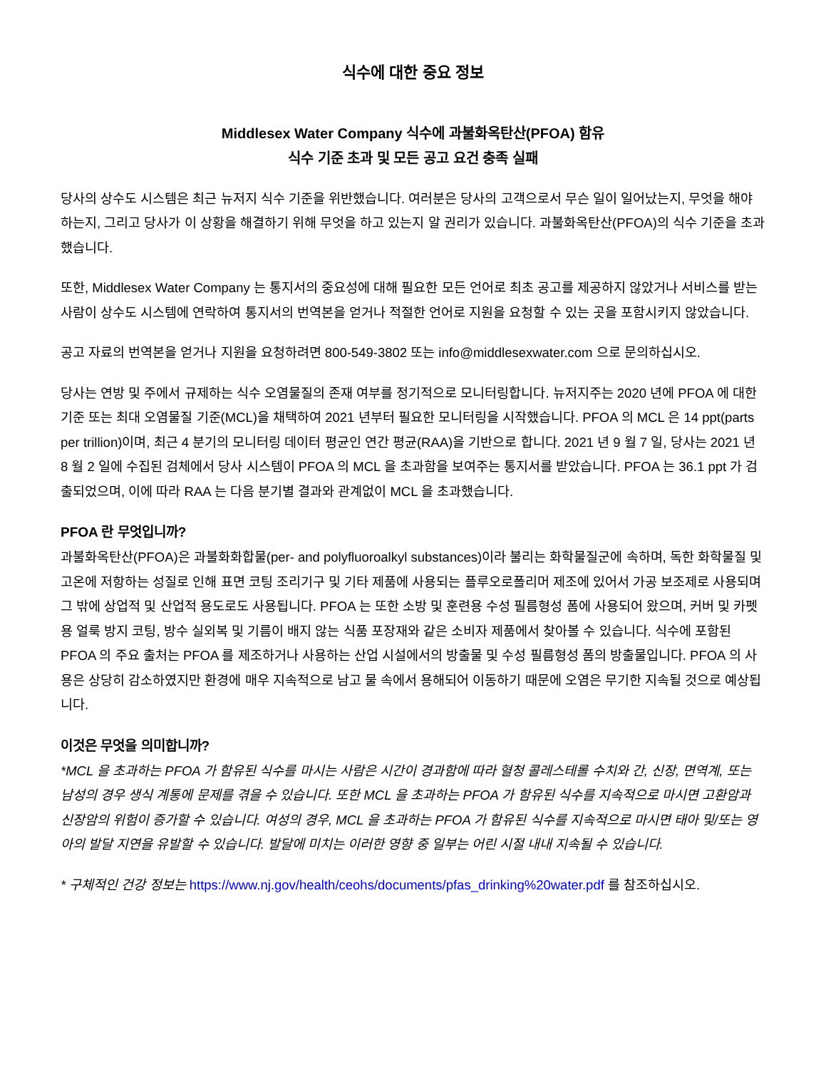식수에 대한 중요 정보
Middlesex Water Company 식수에 과불화옥탄산(PFOA) 함유
식수 기준 초과 및 모든 공고 요건 충족 실패
당사의 상수도 시스템은 최근 뉴저지 식수 기준을 위반했습니다. 여러분은 당사의 고객으로서 무슨 일이 일어났는지, 무엇을 해야 하는지, 그리고 당사가 이 상황을 해결하기 위해 무엇을 하고 있는지 알 권리가 있습니다. 과불화옥탄산(PFOA)의 식수 기준을 초과했습니다.
또한, Middlesex Water Company 는 통지서의 중요성에 대해 필요한 모든 언어로 최초 공고를 제공하지 않았거나 서비스를 받는 사람이 상수도 시스템에 연락하여 통지서의 번역본을 얻거나 적절한 언어로 지원을 요청할 수 있는 곳을 포함시키지 않았습니다.
공고 자료의 번역본을 얻거나 지원을 요청하려면 800-549-3802 또는 info@middlesexwater.com 으로 문의하십시오.
당사는 연방 및 주에서 규제하는 식수 오염물질의 존재 여부를 정기적으로 모니터링합니다. 뉴저지주는 2020 년에 PFOA 에 대한 기준 또는 최대 오염물질 기준(MCL)을 채택하여 2021 년부터 필요한 모니터링을 시작했습니다. PFOA 의 MCL 은 14 ppt(parts per trillion)이며, 최근 4 분기의 모니터링 데이터 평균인 연간 평균(RAA)을 기반으로 합니다. 2021 년 9 월 7 일, 당사는 2021 년 8 월 2 일에 수집된 검체에서 당사 시스템이 PFOA 의 MCL 을 초과함을 보여주는 통지서를 받았습니다. PFOA 는 36.1 ppt 가 검출되었으며, 이에 따라 RAA 는 다음 분기별 결과와 관계없이 MCL 을 초과했습니다.
PFOA 란 무엇입니까?
과불화옥탄산(PFOA)은 과불화화합물(per- and polyfluoroalkyl substances)이라 불리는 화학물질군에 속하며, 독한 화학물질 및 고온에 저항하는 성질로 인해 표면 코팅 조리기구 및 기타 제품에 사용되는 플루오로폴리머 제조에 있어서 가공 보조제로 사용되며 그 밖에 상업적 및 산업적 용도로도 사용됩니다. PFOA 는 또한 소방 및 훈련용 수성 필름형성 폼에 사용되어 왔으며, 커버 및 카펫용 얼룩 방지 코팅, 방수 실외복 및 기름이 배지 않는 식품 포장재와 같은 소비자 제품에서 찾아볼 수 있습니다. 식수에 포함된 PFOA 의 주요 출처는 PFOA 를 제조하거나 사용하는 산업 시설에서의 방출물 및 수성 필름형성 폼의 방출물입니다. PFOA 의 사용은 상당히 감소하였지만 환경에 매우 지속적으로 남고 물 속에서 용해되어 이동하기 때문에 오염은 무기한 지속될 것으로 예상됩니다.
이것은 무엇을 의미합니까?
*MCL 을 초과하는 PFOA 가 함유된 식수를 마시는 사람은 시간이 경과함에 따라 혈청 콜레스테롤 수치와 간, 신장, 면역계, 또는 남성의 경우 생식 계통에 문제를 겪을 수 있습니다. 또한 MCL 을 초과하는 PFOA 가 함유된 식수를 지속적으로 마시면 고환암과 신장암의 위험이 증가할 수 있습니다. 여성의 경우, MCL 을 초과하는 PFOA 가 함유된 식수를 지속적으로 마시면 태아 및/또는 영아의 발달 지연을 유발할 수 있습니다. 발달에 미치는 이러한 영향 중 일부는 어린 시절 내내 지속될 수 있습니다.
* 구체적인 건강 정보는 https://www.nj.gov/health/ceohs/documents/pfas_drinking%20water.pdf 를 참조하십시오.